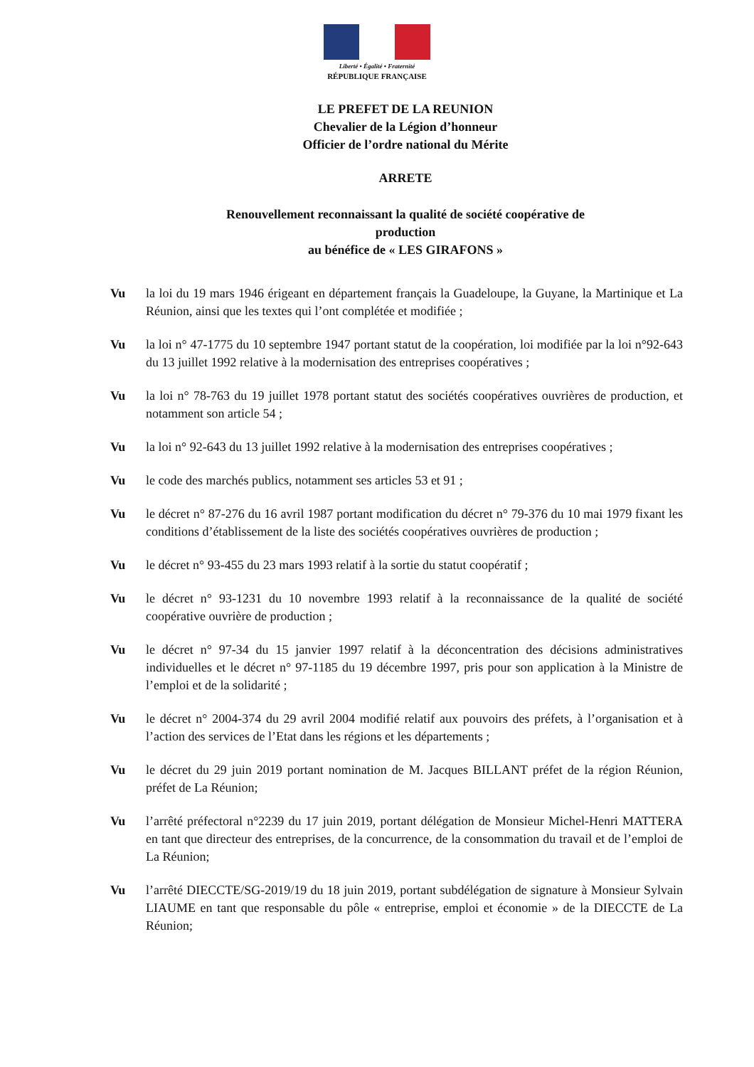Liberté • Égalité • Fraternité
RÉPUBLIQUE FRANÇAISE
LE PREFET DE LA REUNION
Chevalier de la Légion d’honneur
Officier de l’ordre national du Mérite
ARRETE
Renouvellement reconnaissant la qualité de société coopérative de
production
au bénéfice de « LES GIRAFONS »
Vu la loi du 19 mars 1946 érigeant en département français la Guadeloupe, la Guyane, la Martinique et La Réunion, ainsi que les textes qui l’ont complétée et modifiée ;
Vu la loi n° 47-1775 du 10 septembre 1947 portant statut de la coopération, loi modifiée par la loi n°92-643 du 13 juillet 1992 relative à la modernisation des entreprises coopératives ;
Vu la loi n° 78-763 du 19 juillet 1978 portant statut des sociétés coopératives ouvrières de production, et notamment son article 54 ;
Vu la loi n° 92-643 du 13 juillet 1992 relative à la modernisation des entreprises coopératives ;
Vu le code des marchés publics, notamment ses articles 53 et 91 ;
Vu le décret n° 87-276 du 16 avril 1987 portant modification du décret n° 79-376 du 10 mai 1979 fixant les conditions d’établissement de la liste des sociétés coopératives ouvrières de production ;
Vu le décret n° 93-455 du 23 mars 1993 relatif à la sortie du statut coopératif ;
Vu le décret n° 93-1231 du 10 novembre 1993 relatif à la reconnaissance de la qualité de société coopérative ouvrière de production ;
Vu le décret n° 97-34 du 15 janvier 1997 relatif à la déconcentration des décisions administratives individuelles et le décret n° 97-1185 du 19 décembre 1997, pris pour son application à la Ministre de l’emploi et de la solidarité ;
Vu le décret n° 2004-374 du 29 avril 2004 modifié relatif aux pouvoirs des préfets, à l’organisation et à l’action des services de l’Etat dans les régions et les départements ;
Vu le décret du 29 juin 2019 portant nomination de M. Jacques BILLANT préfet de la région Réunion, préfet de La Réunion;
Vu l’arrêté préfectoral n°2239 du 17 juin 2019, portant délégation de Monsieur Michel-Henri MATTERA en tant que directeur des entreprises, de la concurrence, de la consommation du travail et de l’emploi de La Réunion;
Vu l’arrêté DIECCTE/SG-2019/19 du 18 juin 2019, portant subdélégation de signature à Monsieur Sylvain LIAUME en tant que responsable du pôle « entreprise, emploi et économie » de la DIECCTE de La Réunion;